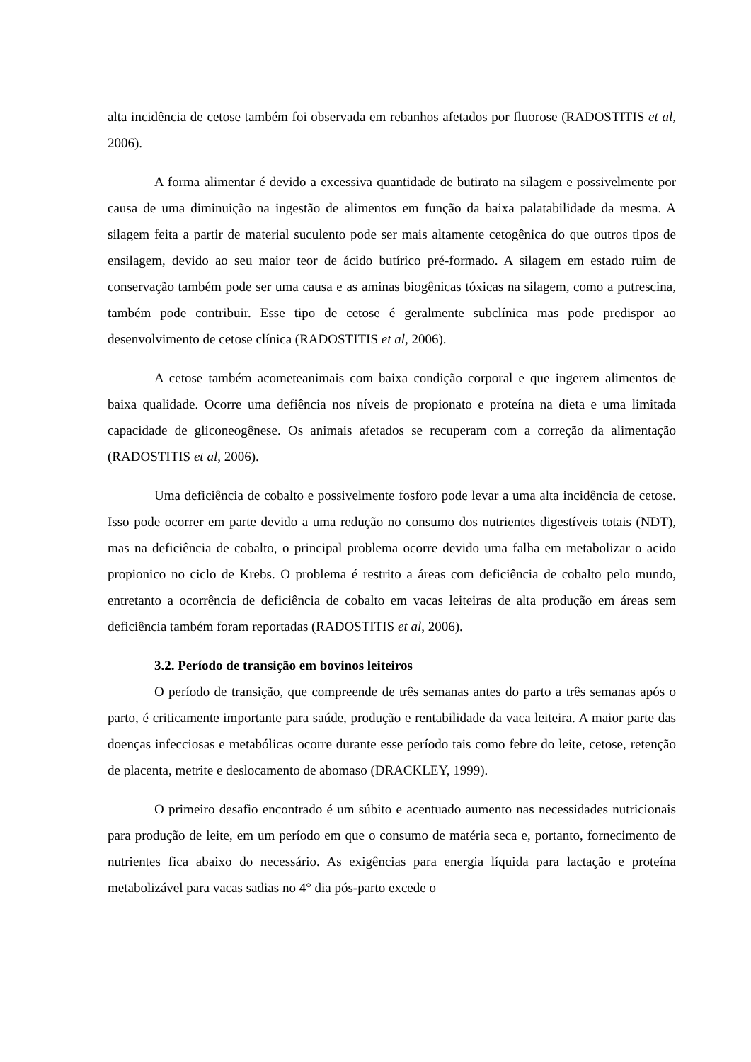alta incidência de cetose também foi observada em rebanhos afetados por fluorose (RADOSTITIS et al, 2006).
A forma alimentar é devido a excessiva quantidade de butirato na silagem e possivelmente por causa de uma diminuição na ingestão de alimentos em função da baixa palatabilidade da mesma. A silagem feita a partir de material suculento pode ser mais altamente cetogênica do que outros tipos de ensilagem, devido ao seu maior teor de ácido butírico pré-formado. A silagem em estado ruim de conservação também pode ser uma causa e as aminas biogênicas tóxicas na silagem, como a putrescina, também pode contribuir. Esse tipo de cetose é geralmente subclínica mas pode predispor ao desenvolvimento de cetose clínica (RADOSTITIS et al, 2006).
A cetose também acometeanimais com baixa condição corporal e que ingerem alimentos de baixa qualidade. Ocorre uma defiência nos níveis de propionato e proteína na dieta e uma limitada capacidade de gliconeogênese. Os animais afetados se recuperam com a correção da alimentação (RADOSTITIS et al, 2006).
Uma deficiência de cobalto e possivelmente fosforo pode levar a uma alta incidência de cetose. Isso pode ocorrer em parte devido a uma redução no consumo dos nutrientes digestíveis totais (NDT), mas na deficiência de cobalto, o principal problema ocorre devido uma falha em metabolizar o acido propionico no ciclo de Krebs. O problema é restrito a áreas com deficiência de cobalto pelo mundo, entretanto a ocorrência de deficiência de cobalto em vacas leiteiras de alta produção em áreas sem deficiência também foram reportadas (RADOSTITIS et al, 2006).
3.2. Período de transição em bovinos leiteiros
O período de transição, que compreende de três semanas antes do parto a três semanas após o parto, é criticamente importante para saúde, produção e rentabilidade da vaca leiteira. A maior parte das doenças infecciosas e metabólicas ocorre durante esse período tais como febre do leite, cetose, retenção de placenta, metrite e deslocamento de abomaso (DRACKLEY, 1999).
O primeiro desafio encontrado é um súbito e acentuado aumento nas necessidades nutricionais para produção de leite, em um período em que o consumo de matéria seca e, portanto, fornecimento de nutrientes fica abaixo do necessário. As exigências para energia líquida para lactação e proteína metabolizável para vacas sadias no 4° dia pós-parto excede o